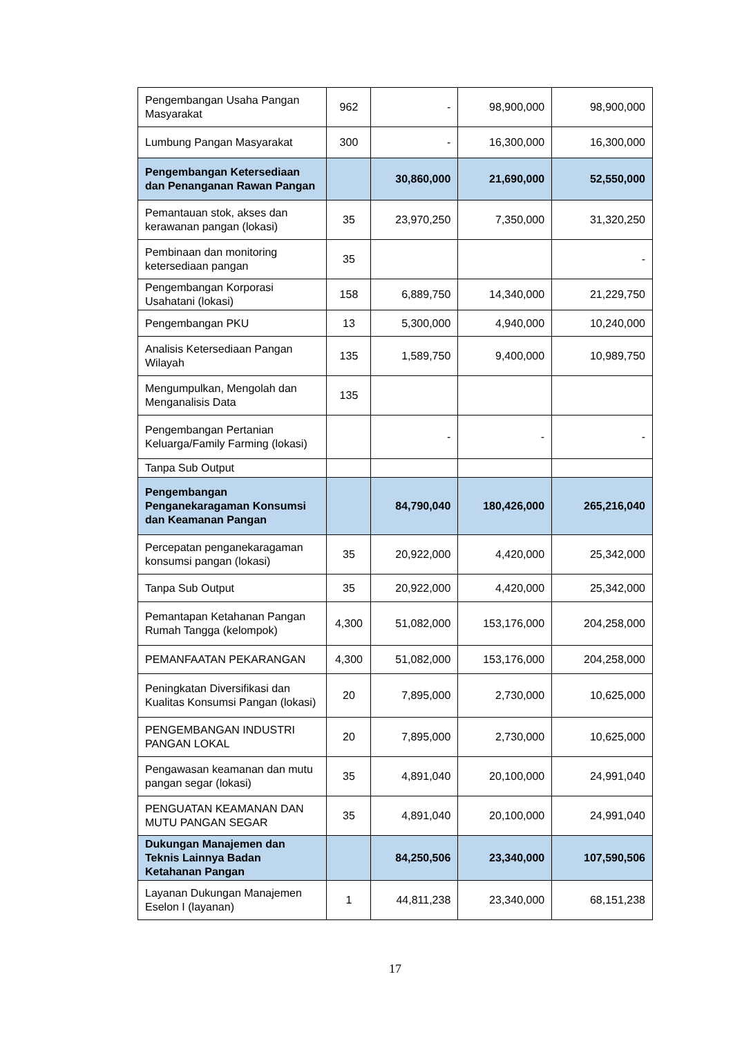| Pengembangan Usaha Pangan Masyarakat | 962 | - | 98,900,000 | 98,900,000 |
| Lumbung Pangan Masyarakat | 300 | - | 16,300,000 | 16,300,000 |
| Pengembangan Ketersediaan dan Penanganan Rawan Pangan | | 30,860,000 | 21,690,000 | 52,550,000 |
| Pemantauan stok, akses dan kerawanan pangan (lokasi) | 35 | 23,970,250 | 7,350,000 | 31,320,250 |
| Pembinaan dan monitoring ketersediaan pangan | 35 | | | - |
| Pengembangan Korporasi Usahatani (lokasi) | 158 | 6,889,750 | 14,340,000 | 21,229,750 |
| Pengembangan PKU | 13 | 5,300,000 | 4,940,000 | 10,240,000 |
| Analisis Ketersediaan Pangan Wilayah | 135 | 1,589,750 | 9,400,000 | 10,989,750 |
| Mengumpulkan, Mengolah dan Menganalisis Data | 135 | | | |
| Pengembangan Pertanian Keluarga/Family Farming (lokasi) | | - | - | - |
| Tanpa Sub Output | | | | |
| Pengembangan Penganekaragaman Konsumsi dan Keamanan Pangan | | 84,790,040 | 180,426,000 | 265,216,040 |
| Percepatan penganekaragaman konsumsi pangan (lokasi) | 35 | 20,922,000 | 4,420,000 | 25,342,000 |
| Tanpa Sub Output | 35 | 20,922,000 | 4,420,000 | 25,342,000 |
| Pemantapan Ketahanan Pangan Rumah Tangga (kelompok) | 4,300 | 51,082,000 | 153,176,000 | 204,258,000 |
| PEMANFAATAN PEKARANGAN | 4,300 | 51,082,000 | 153,176,000 | 204,258,000 |
| Peningkatan Diversifikasi dan Kualitas Konsumsi Pangan (lokasi) | 20 | 7,895,000 | 2,730,000 | 10,625,000 |
| PENGEMBANGAN INDUSTRI PANGAN LOKAL | 20 | 7,895,000 | 2,730,000 | 10,625,000 |
| Pengawasan keamanan dan mutu pangan segar (lokasi) | 35 | 4,891,040 | 20,100,000 | 24,991,040 |
| PENGUATAN KEAMANAN DAN MUTU PANGAN SEGAR | 35 | 4,891,040 | 20,100,000 | 24,991,040 |
| Dukungan Manajemen dan Teknis Lainnya Badan Ketahanan Pangan | | 84,250,506 | 23,340,000 | 107,590,506 |
| Layanan Dukungan Manajemen Eselon I (layanan) | 1 | 44,811,238 | 23,340,000 | 68,151,238 |
17